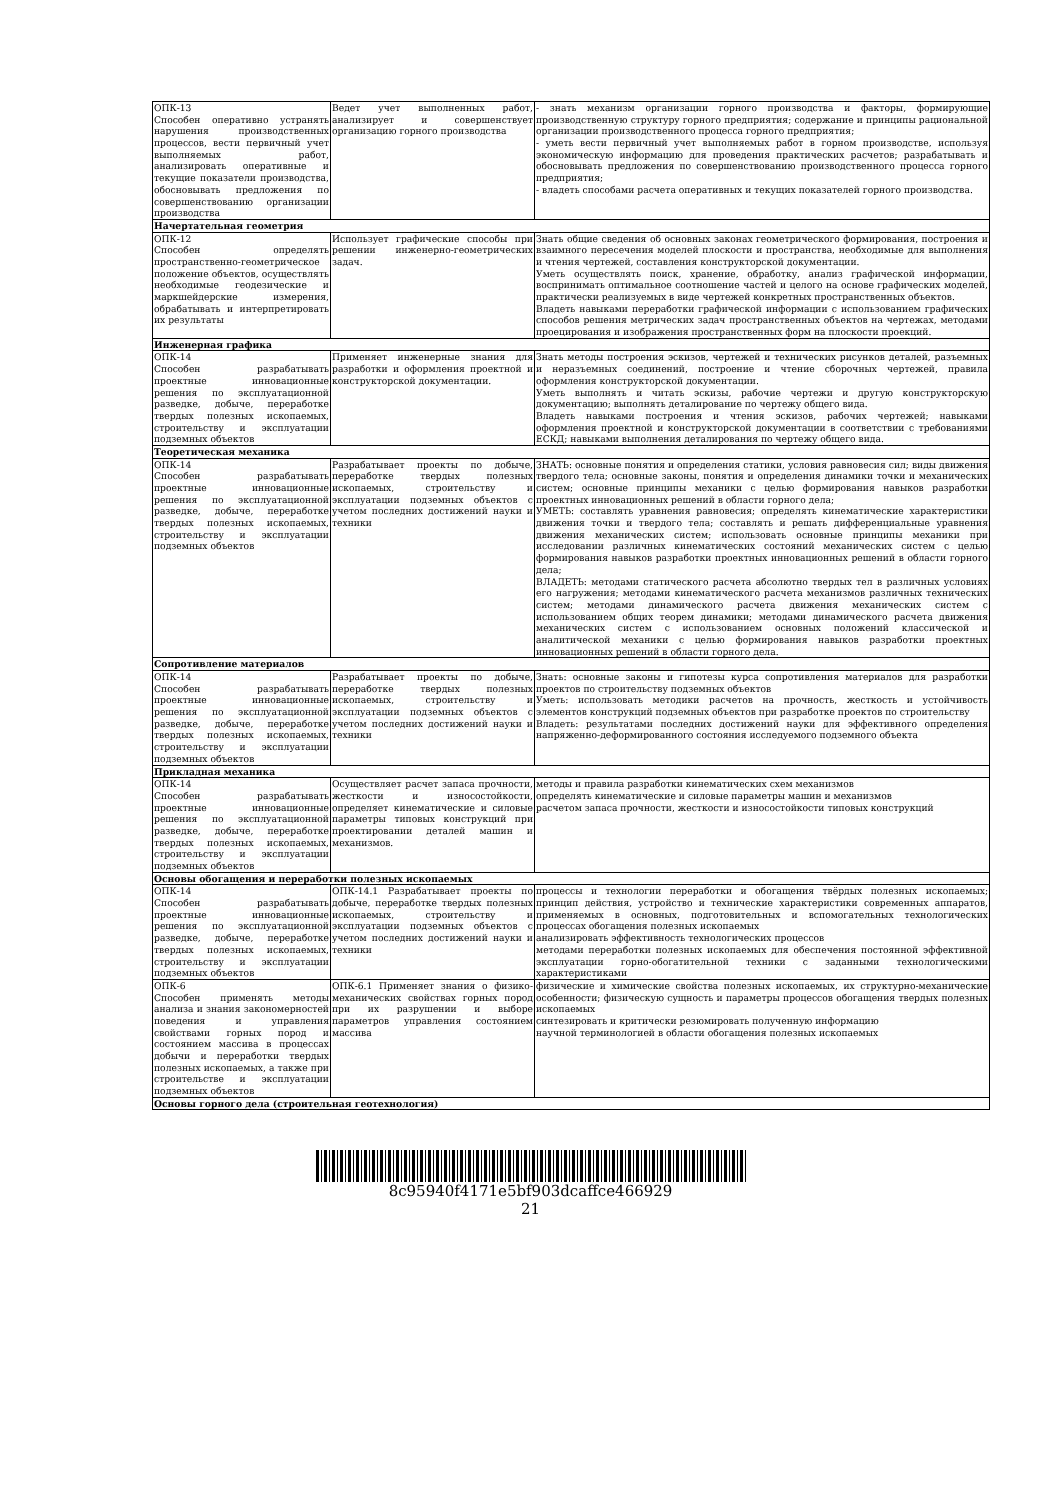| ОПК-13 Способен оперативно устранять нарушения производственных процессов, вести первичный учет выполняемых работ, анализировать оперативные и текущие показатели производства, обосновывать предложения по совершенствованию организации производства | Ведет учет выполненных работ, анализирует и совершенствует организацию горного производства | - знать механизм организации горного производства и факторы, формирующие производственную структуру горного предприятия; содержание и принципы рациональной организации производственного процесса горного предприятия; - уметь вести первичный учет выполняемых работ в горном производстве, используя экономическую информацию для проведения практических расчетов; разрабатывать и обосновывать предложения по совершенствованию производственного процесса горного предприятия; - владеть способами расчета оперативных и текущих показателей горного производства. |
| Начертательная геометрия | | |
| ОПК-12 Способен определять пространственно-геометрическое положение объектов, осуществлять необходимые геодезические и маркшейдерские измерения, обрабатывать и интерпретировать их результаты | Использует графические способы при решении инженерно-геометрических задач. | Знать общие сведения об основных законах геометрического формирования, построения и взаимного пересечения моделей плоскости и пространства, необходимые для выполнения и чтения чертежей, составления конструкторской документации. Уметь осуществлять поиск, хранение, обработку, анализ графической информации, воспринимать оптимальное соотношение частей и целого на основе графических моделей, практически реализуемых в виде чертежей конкретных пространственных объектов. Владеть навыками переработки графической информации с использованием графических способов решения метрических задач пространственных объектов на чертежах, методами проецирования и изображения пространственных форм на плоскости проекций. |
| Инженерная графика | | |
| ОПК-14 Способен разрабатывать проектные инновационные решения по эксплуатационной разведке, добыче, переработке твердых полезных ископаемых, строительству и эксплуатации подземных объектов | Применяет инженерные знания для разработки и оформления проектной и конструкторской документации. | Знать методы построения эскизов, чертежей и технических рисунков деталей, разъемных и неразъемных соединений, построение и чтение сборочных чертежей, правила оформления конструкторской документации. Уметь выполнять и читать эскизы, рабочие чертежи и другую конструкторскую документацию; выполнять деталирование по чертежу общего вида. Владеть навыками построения и чтения эскизов, рабочих чертежей; навыками оформления проектной и конструкторской документации в соответствии с требованиями ЕСКД; навыками выполнения деталирования по чертежу общего вида. |
| Теоретическая механика | | |
| ОПК-14 Способен разрабатывать проектные инновационные решения по эксплуатационной разведке, добыче, переработке твердых полезных ископаемых, строительству и эксплуатации подземных объектов | Разрабатывает проекты по добыче, переработке твердых полезных ископаемых, строительству и эксплуатации подземных объектов с учетом последних достижений науки и техники | ЗНАТЬ: основные понятия и определения статики, условия равновесия сил; виды движения твердого тела; основные законы, понятия и определения динамики точки и механических систем; основные принципы механики с целью формирования навыков разработки проектных инновационных решений в области горного дела; УМЕТЬ: составлять уравнения равновесия; определять кинематические характеристики движения точки и твердого тела; составлять и решать дифференциальные уравнения движения механических систем; использовать основные принципы механики при исследовании различных кинематических состояний механических систем с целью формирования навыков разработки проектных инновационных решений в области горного дела; ВЛАДЕТЬ: методами статического расчета абсолютно твердых тел в различных условиях его нагружения; методами кинематического расчета механизмов различных технических систем; методами динамического расчета движения механических систем с использованием общих теорем динамики; методами динамического расчета движения механических систем с использованием основных положений классической и аналитической механики с целью формирования навыков разработки проектных инновационных решений в области горного дела. |
| Сопротивление материалов | | |
| ОПК-14 Способен разрабатывать проектные инновационные решения по эксплуатационной разведке, добыче, переработке твердых полезных ископаемых, строительству и эксплуатации подземных объектов | Разрабатывает проекты по добыче, переработке твердых полезных ископаемых, строительству и эксплуатации подземных объектов с учетом последних достижений науки и техники | Знать: основные законы и гипотезы курса сопротивления материалов для разработки проектов по строительству подземных объектов Уметь: использовать методики расчетов на прочность, жесткость и устойчивость элементов конструкций подземных объектов при разработке проектов по строительству Владеть: результатами последних достижений науки для эффективного определения напряженно-деформированного состояния исследуемого подземного объекта |
| Прикладная механика | | |
| ОПК-14 Способен разрабатывать проектные инновационные решения по эксплуатационной разведке, добыче, переработке твердых полезных ископаемых, строительству и эксплуатации подземных объектов | Осуществляет расчет запаса прочности, жесткости и износостойкости, определяет кинематические и силовые параметры типовых конструкций при проектировании деталей машин и механизмов. | методы и правила разработки кинематических схем механизмов определять кинематические и силовые параметры машин и механизмов расчетом запаса прочности, жесткости и износостойкости типовых конструкций |
| Основы обогащения и переработки полезных ископаемых | | |
| ОПК-14 Способен разрабатывать проектные инновационные решения по эксплуатационной разведке, добыче, переработке твердых полезных ископаемых, строительству и эксплуатации подземных объектов | ОПК-14.1 Разрабатывает проекты по добыче, переработке твердых полезных ископаемых, строительству и эксплуатации подземных объектов с учетом последних достижений науки и техники | процессы и технологии переработки и обогащения твёрдых полезных ископаемых; принцип действия, устройство и технические характеристики современных аппаратов, применяемых в основных, подготовительных и вспомогательных технологических процессах обогащения полезных ископаемых анализировать эффективность технологических процессов методами переработки полезных ископаемых для обеспечения постоянной эффективной эксплуатации горно-обогатительной техники с заданными технологическими характеристиками |
| ОПК-6 Способен применять методы анализа и знания закономерностей поведения и управления свойствами горных пород и состоянием массива в процессах добычи и переработки твердых полезных ископаемых, а также при строительстве и эксплуатации подземных объектов | ОПК-6.1 Применяет знания о физико-механических свойствах горных пород при их разрушении и выборе параметров управления состоянием массива | физические и химические свойства полезных ископаемых, их структурно-механические особенности; физическую сущность и параметры процессов обогащения твердых полезных ископаемых синтезировать и критически резюмировать полученную информацию научной терминологией в области обогащения полезных ископаемых |
| Основы горного дела (строительная геотехнология) | | |
8c95940f4171e5bf903dcaffce466929
21